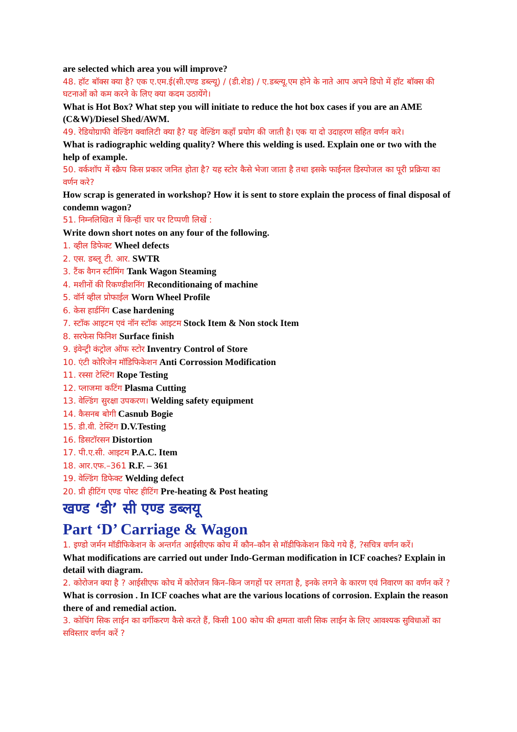are selected which area you will improve?
48. हॉट बॉक्स क्या है? एक ए.एम.ई(सी.एण्ड डब्ल्यू) / (डी.शेड) / ए.डब्ल्यू.एम होने के नाते आप अपने डिपो में हॉट बॉक्स की घटनाओं को कम करने के लिए क्या कदम उठायेंगे।
What is Hot Box? What step you will initiate to reduce the hot box cases if you are an AME (C&W)/Diesel Shed/AWM.
49. रेडियोग्राफी वेल्डिंग क्वालिटी क्या है? यह वेल्डिंग कहाँ प्रयोग की जाती है। एक या दो उदाहरण सहित वर्णन करे।
What is radiographic welding quality? Where this welding is used. Explain one or two with the help of example.
50. वर्कशॉप में स्क्रैप किस प्रकार जनित होता है? यह स्टोर कैसे भेजा जाता है तथा इसके फाईनल डिस्पोजल का पूरी प्रक्रिया का वर्णन करे?
How scrap is generated in workshop? How it is sent to store explain the process of final disposal of condemn wagon?
51. निम्नलिखित में किन्हीं चार पर टिप्पणी लिखें :
Write down short notes on any four of the following.
1. व्हील डिफेक्ट Wheel defects
2. एस. डब्लू टी. आर. SWTR
3. टैंक वैगन स्टीमिंग Tank Wagon Steaming
4. मशीनों की रिकण्डीशनिंग Reconditionaing of machine
5. वॉर्न व्हील प्रोफाईल Worn Wheel Profile
6. केस हार्डनिंग Case hardening
7. स्टॉक आइटम एवं नॉन स्टॉक आइटम Stock Item & Non stock Item
8. सरफेस फिनिश Surface finish
9. इंवेन्ट्री कंट्रोल ऑफ स्टोर Inventry Control of Store
10. एंटी कोरिजेन मॉडिफिकेशन Anti Corrossion Modification
11. रस्सा टेस्टिंग Rope Testing
12. प्लाजमा कटिंग Plasma Cutting
13. वेल्डिंग सुरक्षा उपकरण। Welding safety equipment
14. कैसनब बोगी Casnub Bogie
15. डी.वी. टेस्टिंग D.V.Testing
16. डिसटॉरसन Distortion
17. पी.ए.सी. आइटम P.A.C. Item
18. आर.एफ.–361 R.F. – 361
19. वेल्डिंग डिफेक्ट Welding defect
20. प्री हीटिंग एण्ड पोस्ट हीटिंग Pre-heating & Post heating
खण्ड ‘डी’ सी एण्ड डब्लयू
Part ‘D’ Carriage & Wagon
1. इण्डो जर्मन मॉडीफिकेशन के अन्तर्गत आईसीएफ कोच में कौन–कौन से मॉडीफिकेशन किये गये हैं, ?सचित्र वर्णन करें।
What modifications are carried out under Indo-German modification in ICF coaches? Explain in detail with diagram.
2. कोरोजन क्या है ? आईसीएफ कोच में कोरोजन किन–किन जगहों पर लगता है, इनके लगने के कारण एवं निवारण का वर्णन करें ?
What is corrosion . In ICF coaches what are the various locations of corrosion. Explain the reason there of and remedial action.
3. कोचिंग सिक लाईन का वर्गीकरण कैसे करते हैं, किसी 100 कोच की क्षमता वाली सिक लाईन के लिए आवश्यक सुविधाओं का सविस्तार वर्णन करें ?